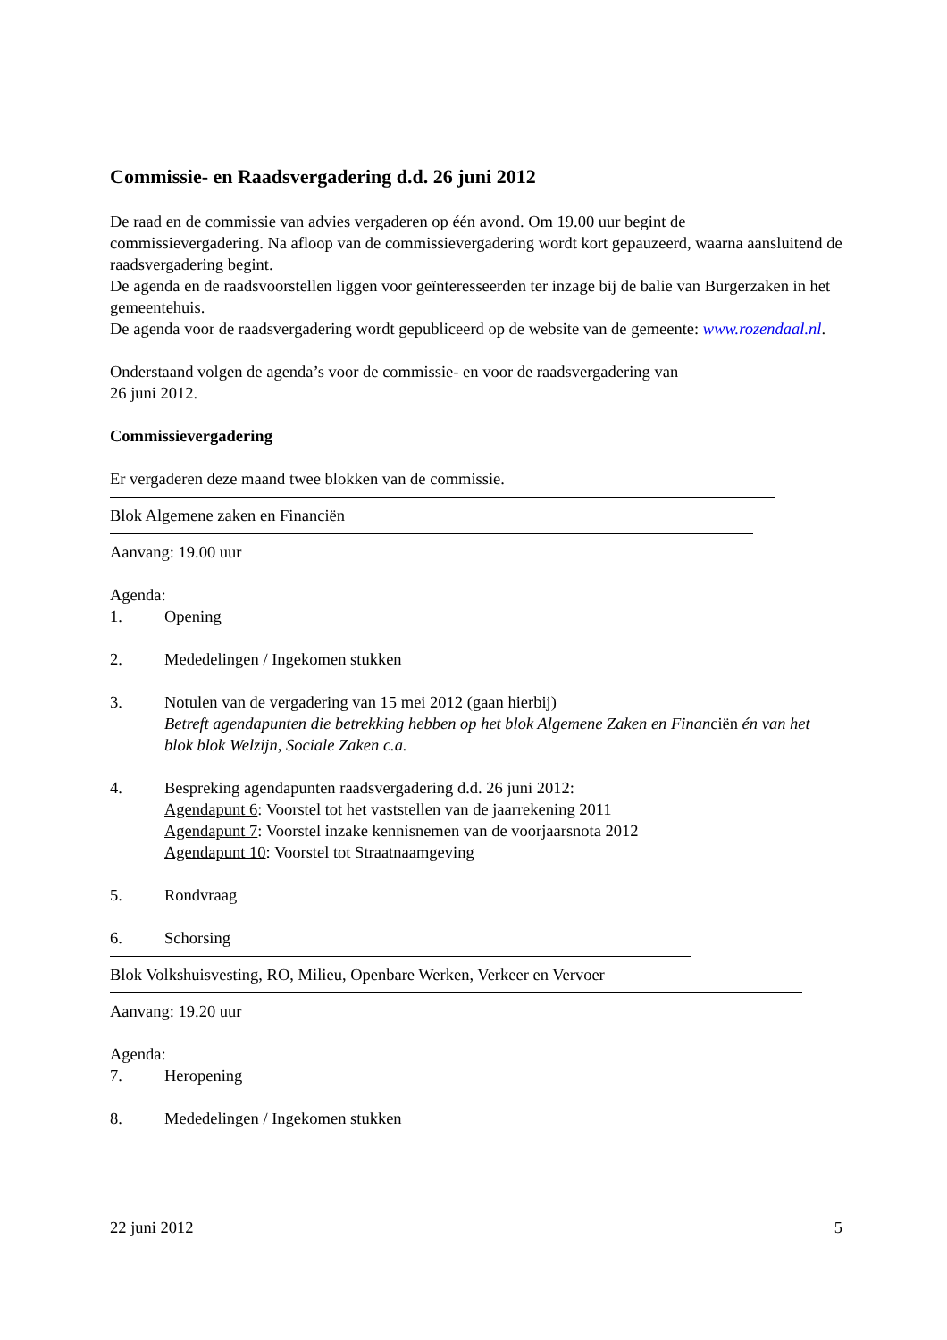Commissie- en Raadsvergadering d.d. 26 juni 2012
De raad en de commissie van advies vergaderen op één avond. Om 19.00 uur begint de commissievergadering. Na afloop van de commissievergadering wordt kort gepauzeerd, waarna aansluitend de raadsvergadering begint.
De agenda en de raadsvoorstellen liggen voor geïnteresseerden ter inzage bij de balie van Burgerzaken in het gemeentehuis.
De agenda voor de raadsvergadering wordt gepubliceerd op de website van de gemeente: www.rozendaal.nl.
Onderstaand volgen de agenda’s voor de commissie- en voor de raadsvergadering van
26 juni 2012.
Commissievergadering
Er vergaderen deze maand twee blokken van de commissie.
Blok Algemene zaken en Financiën
Aanvang: 19.00 uur
Agenda:
1. Opening
2. Mededelingen / Ingekomen stukken
3. Notulen van de vergadering van 15 mei 2012 (gaan hierbij)
Betreft agendapunten die betrekking hebben op het blok Algemene Zaken en Financiën én van het blok blok Welzijn, Sociale Zaken c.a.
4. Bespreking agendapunten raadsvergadering d.d. 26 juni 2012:
Agendapunt 6: Voorstel tot het vaststellen van de jaarrekening 2011
Agendapunt 7: Voorstel inzake kennisnemen van de voorjaarsnota 2012
Agendapunt 10: Voorstel tot Straatnaamgeving
5. Rondvraag
6. Schorsing
Blok Volkshuisvesting, RO, Milieu, Openbare Werken, Verkeer en Vervoer
Aanvang: 19.20 uur
Agenda:
7. Heropening
8. Mededelingen / Ingekomen stukken
22 juni 2012 5